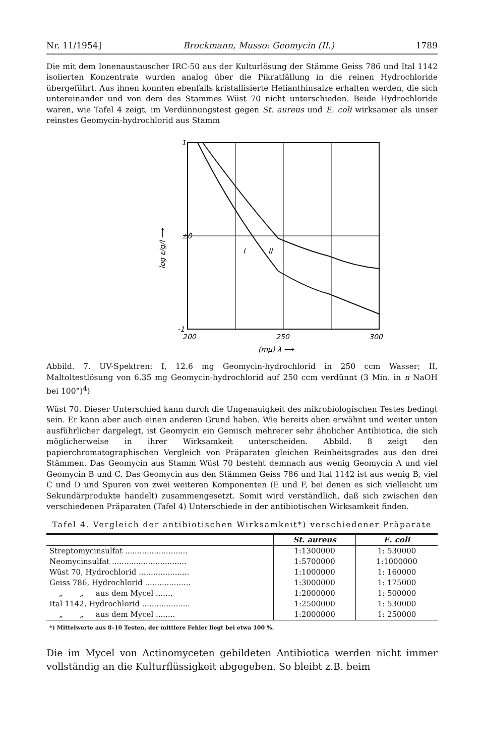Nr. 11/1954] Brockmann, Musso: Geomycin (II.) 1789
Die mit dem Ionenaustauscher IRC-50 aus der Kulturlösung der Stämme Geiss 786 und Ital 1142 isolierten Konzentrate wurden analog über die Pikratfällung in die reinen Hydrochloride übergeführt. Aus ihnen konnten ebenfalls kristallisierte Helianthinsalze erhalten werden, die sich untereinander und von dem des Stammes Wüst 70 nicht unterschieden. Beide Hydrochloride waren, wie Tafel 4 zeigt, im Verdünnungstest gegen St. aureus und E. coli wirksamer als unser reinstes Geomycin-hydrochlorid aus Stamm
1
±0
-1
I
II
200
250
300
(mμ) λ ⟶
log ε/g/l ⟶
Abbild. 7. UV-Spektren: I, 12.6 mg Geomycin-hydrochlorid in 250 ccm Wasser; II, Maltoltestlösung von 6.35 mg Geomycin-hydrochlorid auf 250 ccm verdünnt (3 Min. in n NaOH bei 100°)<sup>4</sup>)
Wüst 70. Dieser Unterschied kann durch die Ungenauigkeit des mikrobiologischen Testes bedingt sein. Er kann aber auch einen anderen Grund haben. Wie bereits oben erwähnt und weiter unten ausführlicher dargelegt, ist Geomycin ein Gemisch mehrerer sehr ähnlicher Antibiotica, die sich möglicherweise in ihrer Wirksamkeit unterscheiden. Abbild. 8 zeigt den papierchromatographischen Vergleich von Präparaten gleichen Reinheitsgrades aus den drei Stämmen. Das Geomycin aus Stamm Wüst 70 besteht demnach aus wenig Geomycin A und viel Geomycin B und C. Das Geomycin aus den Stämmen Geiss 786 und Ital 1142 ist aus wenig B, viel C und D und Spuren von zwei weiteren Komponenten (E und F, bei denen es sich vielleicht um Sekundärprodukte handelt) zusammengesetzt. Somit wird verständlich, daß sich zwischen den verschiedenen Präparaten (Tafel 4) Unterschiede in der antibiotischen Wirksamkeit finden.
Tafel 4. Vergleich der antibiotischen Wirksamkeit*) verschiedener Präparate
| | St. aureus | E. coli |
| --- | --- | --- |
| Streptomycinsulfat .......................... | 1:1300000 | 1: 530000 |
| Neomycinsulfat ............................... | 1:5700000 | 1:1000000 |
| Wüst 70, Hydrochlorid ..................... | 1:1000000 | 1: 160000 |
| Geiss 786, Hydrochlorid ................... | 1:3000000 | 1: 175000 |
| „ „ aus dem Mycel ....... | 1:2000000 | 1: 500000 |
| Ital 1142, Hydrochlorid .................... | 1:2500000 | 1: 530000 |
| „ „ aus dem Mycel ........ | 1:2000000 | 1: 250000 |
| *) Mittelwerte aus 8–10 Testen, der mittlere Fehler liegt bei etwa 100 %. | | |
Die im Mycel von Actinomyceten gebildeten Antibiotica werden nicht immer vollständig an die Kulturflüssigkeit abgegeben. So bleibt z.B. beim